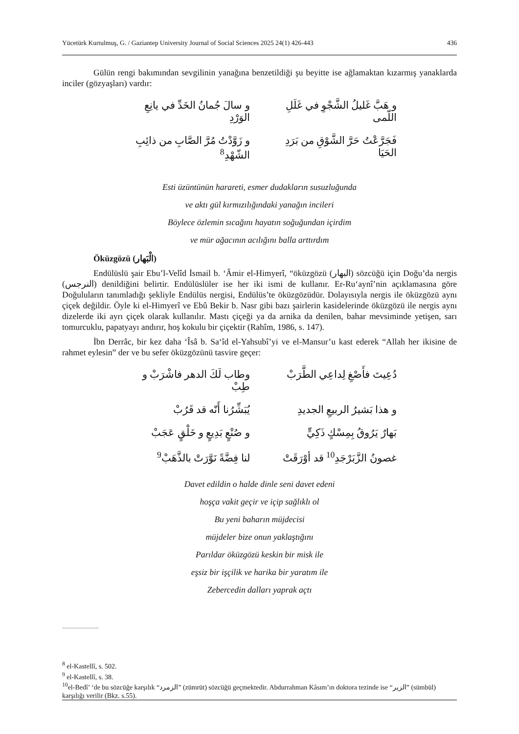Yücetürk Kurtulmuş, G. / Gaziantep University Journal of Social Sciences 2025 24(1) 426-443 436
Gülün rengi bakımından sevgilinin yanağına benzetildiği şu beyitte ise ağlamaktan kızarmış yanaklarda inciler (gözyaşları) vardır:
و هَبَّ غَليلُ الشَّجْوِ في غَلَلِ اللّمى و سالَ جُمانُ الخَدِّ في يانِعِ الوَرْدِ
فَجَرَّعْتُ حَرَّ الشَّوْقِ من بَرَدِ الحَيَا و زَوَّدْتُ مُرَّ الصَّابِ من ذائِبِ الشّهْدِ<sup>8</sup>
Esti üzüntünün harareti, esmer dudakların susuzluğunda
ve aktı gül kırmızılığındaki yanağın incileri
Böylece özlemin sıcağını hayatın soğuğundan içirdim
ve mür ağacının acılığını balla arttırdım
Öküzgözü (الْبَهار)
Endülüslü şair Ebu’l-Velîd İsmail b. ‘Âmir el-Himyerî, “öküzgözü (البهار) sözcüğü için Doğu’da nergis (النرجس) denildiğini belirtir. Endülüslüler ise her iki ismi de kullanır. Er-Ru‘aynî’nin açıklamasına göre Doğuluların tanımladığı şekliyle Endülüs nergisi, Endülüs’te öküzgözüdür. Dolayısıyla nergis ile öküzgözü aynı çiçek değildir. Öyle ki el-Himyerî ve Ebû Bekir b. Nasr gibi bazı şairlerin kasidelerinde öküzgözü ile nergis aynı dizelerde iki ayrı çiçek olarak kullanılır. Mastı çiçeği ya da arnika da denilen, bahar mevsiminde yetişen, sarı tomurcuklu, papatyayı andırır, hoş kokulu bir çiçektir (Rahîm, 1986, s. 147).
İbn Derrâc, bir kez daha ‘Îsâ b. Sa‘îd el-Yahsubî’yi ve el-Mansur’u kast ederek “Allah her ikisine de rahmet eylesin” der ve bu sefer öküzgözünü tasvire geçer:
دُعِيتَ فأَصْغِ لِداعِي الطَّرَبْ وطاب لَكَ الدهر فاشْرَبْ و طِبْ
و هذا بَشيرُ الربيعِ الجديدِ يُبَشِّرُنا أَنّه قد قَرُبْ
بَهارٌ يَرُوقُ بِمِسْكٍ ذَكِيٍّ و صُنْعٍ بَدِيعٍ و خَلْقٍ عَجَبْ
غصونُ الزَّبَرْجَدِ<sup>10</sup> قد أوْرَقَتْ لنا فِضَّةً نَوَّرَتْ بالذَّهَبْ<sup>9</sup>
Davet edildin o halde dinle seni davet edeni
hoşça vakit geçir ve içip sağlıklı ol
Bu yeni baharın müjdecisi
müjdeler bize onun yaklaştığını
Parıldar öküzgözü keskin bir misk ile
eşsiz bir işçilik ve harika bir yaratım ile
Zebercedin dalları yaprak açtı
<sup>8</sup> el-Kastellî, s. 502.
<sup>9</sup> el-Kastellî, s. 38.
<sup>10</sup> el-Bedî’ ‘de bu sözcüğe karşılık “الزمرد” (zümrüt) sözcüğü geçmektedir. Abdurrahman Kâsım’ın doktora tezinde ise “الزير” (sümbül) karşılığı verilir (Bkz. s.55).